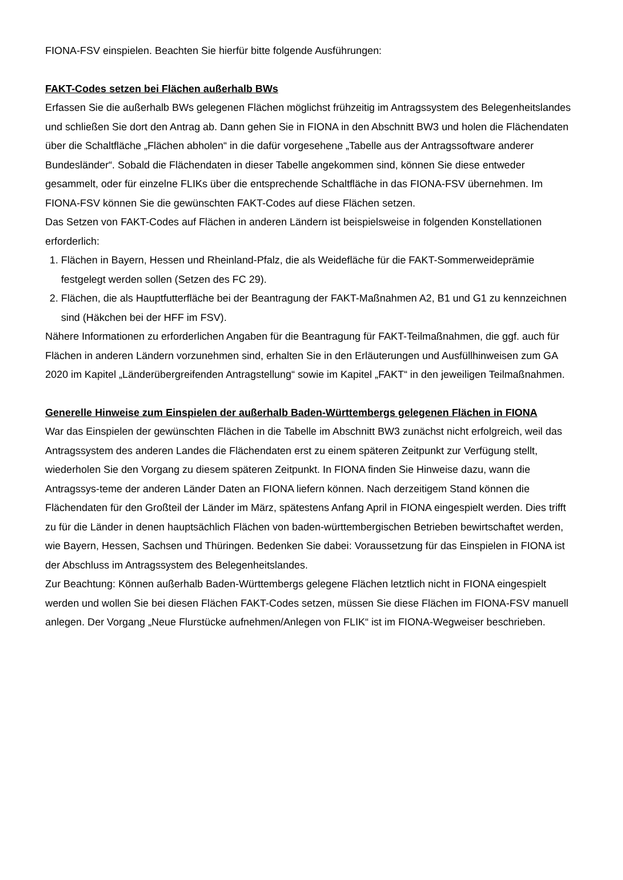FIONA-FSV einspielen. Beachten Sie hierfür bitte folgende Ausführungen:
FAKT-Codes setzen bei Flächen außerhalb BWs
Erfassen Sie die außerhalb BWs gelegenen Flächen möglichst frühzeitig im Antragssystem des Belegenheitslandes und schließen Sie dort den Antrag ab. Dann gehen Sie in FIONA in den Abschnitt BW3 und holen die Flächendaten über die Schaltfläche „Flächen abholen“ in die dafür vorgesehene „Tabelle aus der Antragssoftware anderer Bundesländer“. Sobald die Flächendaten in dieser Tabelle angekommen sind, können Sie diese entweder gesammelt, oder für einzelne FLIKs über die entsprechende Schaltfläche in das FIONA-FSV übernehmen. Im FIONA-FSV können Sie die gewünschten FAKT-Codes auf diese Flächen setzen.
Das Setzen von FAKT-Codes auf Flächen in anderen Ländern ist beispielsweise in folgenden Konstellationen erforderlich:
1. Flächen in Bayern, Hessen und Rheinland-Pfalz, die als Weidefläche für die FAKT-Sommerweideprämie festgelegt werden sollen (Setzen des FC 29).
2. Flächen, die als Hauptfutterfläche bei der Beantragung der FAKT-Maßnahmen A2, B1 und G1 zu kennzeichnen sind (Häkchen bei der HFF im FSV).
Nähere Informationen zu erforderlichen Angaben für die Beantragung für FAKT-Teilmaßnahmen, die ggf. auch für Flächen in anderen Ländern vorzunehmen sind, erhalten Sie in den Erläuterungen und Ausfüllhinweisen zum GA 2020 im Kapitel „Länderübergreifenden Antragstellung“ sowie im Kapitel „FAKT“ in den jeweiligen Teilmaßnahmen.
Generelle Hinweise zum Einspielen der außerhalb Baden-Württembergs gelegenen Flächen in FIONA
War das Einspielen der gewünschten Flächen in die Tabelle im Abschnitt BW3 zunächst nicht erfolgreich, weil das Antragssystem des anderen Landes die Flächendaten erst zu einem späteren Zeitpunkt zur Verfügung stellt, wiederholen Sie den Vorgang zu diesem späteren Zeitpunkt. In FIONA finden Sie Hinweise dazu, wann die Antragssys-teme der anderen Länder Daten an FIONA liefern können. Nach derzeitigem Stand können die Flächendaten für den Großteil der Länder im März, spätestens Anfang April in FIONA eingespielt werden. Dies trifft zu für die Länder in denen hauptsächlich Flächen von baden-württembergischen Betrieben bewirtschaftet werden, wie Bayern, Hessen, Sachsen und Thüringen. Bedenken Sie dabei: Voraussetzung für das Einspielen in FIONA ist der Abschluss im Antragssystem des Belegenheitslandes.
Zur Beachtung: Können außerhalb Baden-Württembergs gelegene Flächen letztlich nicht in FIONA eingespielt werden und wollen Sie bei diesen Flächen FAKT-Codes setzen, müssen Sie diese Flächen im FIONA-FSV manuell anlegen. Der Vorgang „Neue Flurstücke aufnehmen/Anlegen von FLIK“ ist im FIONA-Wegweiser beschrieben.